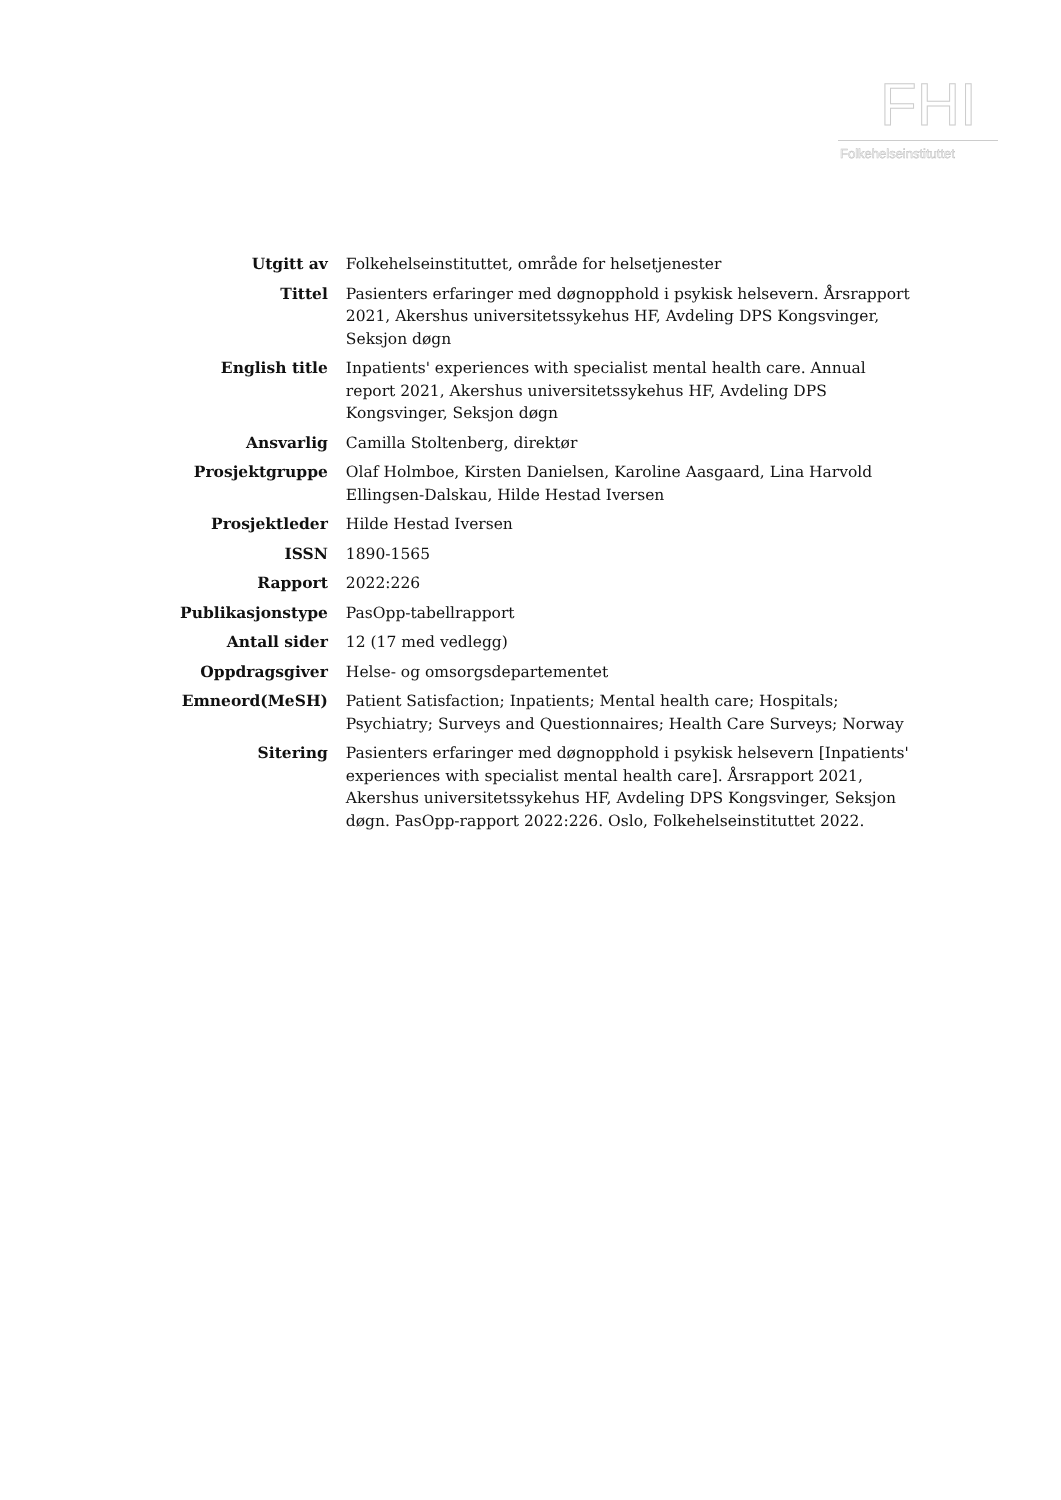FHI
Folkehelseinstituttet
| Utgitt av | Folkehelseinstituttet, område for helsetjenester |
| Tittel | Pasienters erfaringer med døgnopphold i psykisk helsevern. Årsrapport 2021, Akershus universitetssykehus HF, Avdeling DPS Kongsvinger, Seksjon døgn |
| English title | Inpatients' experiences with specialist mental health care. Annual report 2021, Akershus universitetssykehus HF, Avdeling DPS Kongsvinger, Seksjon døgn |
| Ansvarlig | Camilla Stoltenberg, direktør |
| Prosjektgruppe | Olaf Holmboe, Kirsten Danielsen, Karoline Aasgaard, Lina Harvold Ellingsen-Dalskau, Hilde Hestad Iversen |
| Prosjektleder | Hilde Hestad Iversen |
| ISSN | 1890-1565 |
| Rapport | 2022:226 |
| Publikasjonstype | PasOpp-tabellrapport |
| Antall sider | 12 (17 med vedlegg) |
| Oppdragsgiver | Helse- og omsorgsdepartementet |
| Emneord(MeSH) | Patient Satisfaction; Inpatients; Mental health care; Hospitals; Psychiatry; Surveys and Questionnaires; Health Care Surveys; Norway |
| Sitering | Pasienters erfaringer med døgnopphold i psykisk helsevern [Inpatients' experiences with specialist mental health care]. Årsrapport 2021, Akershus universitetssykehus HF, Avdeling DPS Kongsvinger, Seksjon døgn. PasOpp-rapport 2022:226. Oslo, Folkehelseinstituttet 2022. |